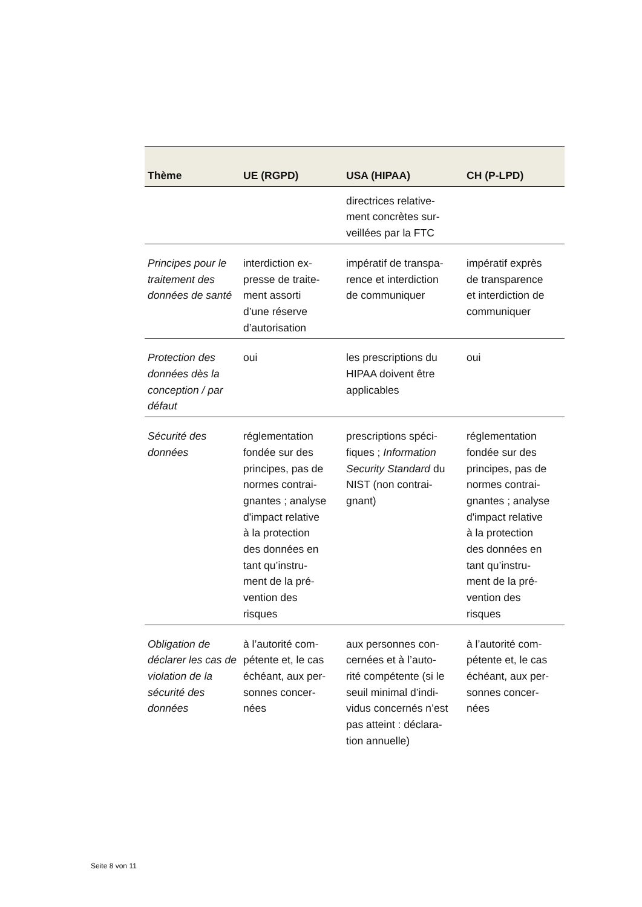| Thème | UE (RGPD) | USA (HIPAA) | CH (P-LPD) |
| --- | --- | --- | --- |
| | | directrices relative- ment concrètes sur- veillées par la FTC | |
| Principes pour le traitement des données de santé | interdiction ex- presse de traite- ment assorti d’une réserve d’autorisation | impératif de transpa- rence et interdiction de communiquer | impératif exprès de transparence et interdiction de communiquer |
| Protection des données dès la conception / par défaut | oui | les prescriptions du HIPAA doivent être applicables | oui |
| Sécurité des données | réglementation fondée sur des principes, pas de normes contrai- gnantes ; analyse d'impact relative à la protection des données en tant qu’instru- ment de la pré- vention des risques | prescriptions spéci- fiques ; Information Security Standard du NIST (non contrai- gnant) | réglementation fondée sur des principes, pas de normes contrai- gnantes ; analyse d'impact relative à la protection des données en tant qu’instru- ment de la pré- vention des risques |
| Obligation de déclarer les cas de violation de la sécurité des données | à l’autorité com- pétente et, le cas échéant, aux per- sonnes concer- nées | aux personnes con- cernées et à l’auto- rité compétente (si le seuil minimal d’indi- vidus concernés n’est pas atteint : déclara- tion annuelle) | à l’autorité com- pétente et, le cas échéant, aux per- sonnes concer- nées |
Seite 8 von 11